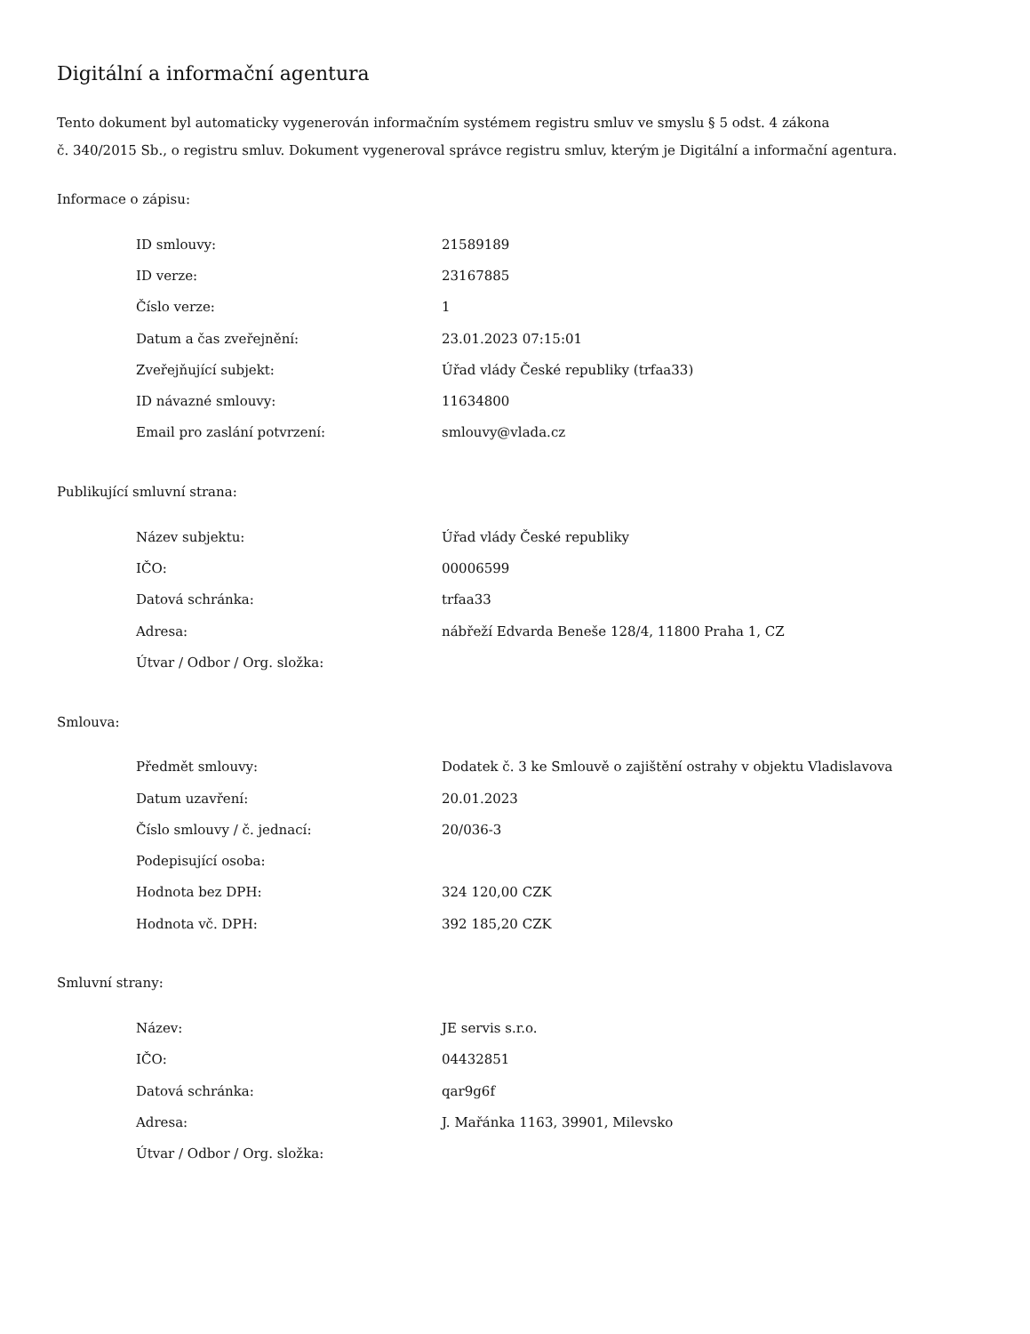Digitální a informační agentura
Tento dokument byl automaticky vygenerován informačním systémem registru smluv ve smyslu § 5 odst. 4 zákona
č. 340/2015 Sb., o registru smluv. Dokument vygeneroval správce registru smluv, kterým je Digitální a informační agentura.
Informace o zápisu:
| ID smlouvy: | 21589189 |
| ID verze: | 23167885 |
| Číslo verze: | 1 |
| Datum a čas zveřejnění: | 23.01.2023 07:15:01 |
| Zveřejňující subjekt: | Úřad vlády České republiky (trfaa33) |
| ID návazné smlouvy: | 11634800 |
| Email pro zaslání potvrzení: | smlouvy@vlada.cz |
Publikující smluvní strana:
| Název subjektu: | Úřad vlády České republiky |
| IČO: | 00006599 |
| Datová schránka: | trfaa33 |
| Adresa: | nábřeží Edvarda Beneše 128/4, 11800 Praha 1, CZ |
| Útvar / Odbor / Org. složka: | |
Smlouva:
| Předmět smlouvy: | Dodatek č. 3 ke Smlouvě o zajištění ostrahy v objektu Vladislavova |
| Datum uzavření: | 20.01.2023 |
| Číslo smlouvy / č. jednací: | 20/036-3 |
| Podepisující osoba: | |
| Hodnota bez DPH: | 324 120,00 CZK |
| Hodnota vč. DPH: | 392 185,20 CZK |
Smluvní strany:
| Název: | JE servis s.r.o. |
| IČO: | 04432851 |
| Datová schránka: | qar9g6f |
| Adresa: | J. Mařánka 1163, 39901, Milevsko |
| Útvar / Odbor / Org. složka: | |